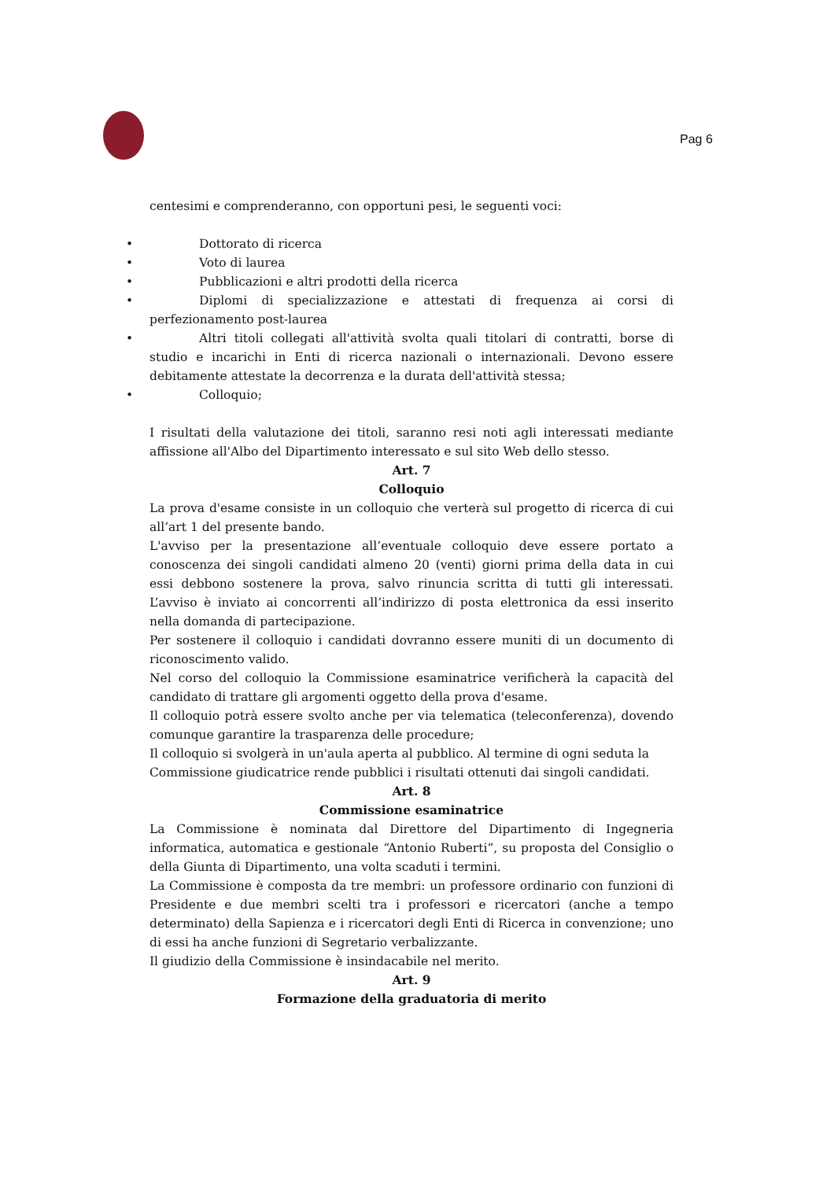Pag 6
centesimi e comprenderanno, con opportuni pesi, le seguenti voci:
• Dottorato di ricerca
• Voto di laurea
• Pubblicazioni e altri prodotti della ricerca
• Diplomi di specializzazione e attestati di frequenza ai corsi di perfezionamento post-laurea
• Altri titoli collegati all'attività svolta quali titolari di contratti, borse di studio e incarichi in Enti di ricerca nazionali o internazionali. Devono essere debitamente attestate la decorrenza e la durata dell'attività stessa;
• Colloquio;
I risultati della valutazione dei titoli, saranno resi noti agli interessati mediante affissione all'Albo del Dipartimento interessato e sul sito Web dello stesso.
Art. 7
Colloquio
La prova d'esame consiste in un colloquio che verterà sul progetto di ricerca di cui all’art 1 del presente bando.
L'avviso per la presentazione all’eventuale colloquio deve essere portato a conoscenza dei singoli candidati almeno 20 (venti) giorni prima della data in cui essi debbono sostenere la prova, salvo rinuncia scritta di tutti gli interessati. L’avviso è inviato ai concorrenti all’indirizzo di posta elettronica da essi inserito nella domanda di partecipazione.
Per sostenere il colloquio i candidati dovranno essere muniti di un documento di riconoscimento valido.
Nel corso del colloquio la Commissione esaminatrice verificherà la capacità del candidato di trattare gli argomenti oggetto della prova d'esame.
Il colloquio potrà essere svolto anche per via telematica (teleconferenza), dovendo comunque garantire la trasparenza delle procedure;
Il colloquio si svolgerà in un'aula aperta al pubblico. Al termine di ogni seduta la Commissione giudicatrice rende pubblici i risultati ottenuti dai singoli candidati.
Art. 8
Commissione esaminatrice
La Commissione è nominata dal Direttore del Dipartimento di Ingegneria informatica, automatica e gestionale “Antonio Ruberti”, su proposta del Consiglio o della Giunta di Dipartimento, una volta scaduti i termini.
La Commissione è composta da tre membri: un professore ordinario con funzioni di Presidente e due membri scelti tra i professori e ricercatori (anche a tempo determinato) della Sapienza e i ricercatori degli Enti di Ricerca in convenzione; uno di essi ha anche funzioni di Segretario verbalizzante.
Il giudizio della Commissione è insindacabile nel merito.
Art. 9
Formazione della graduatoria di merito